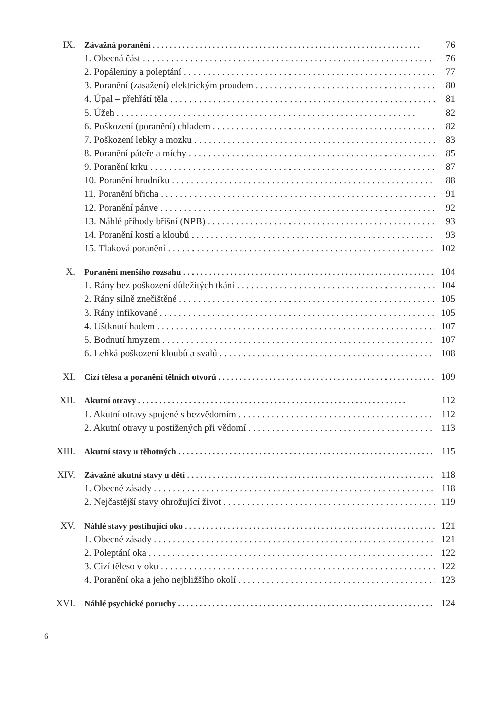IX. Závažná poranění 76
1. Obecná část 76
2. Popáleniny a poleptání 77
3. Poranění (zasažení) elektrickým proudem 80
4. Úpal – přehřátí těla 81
5. Úžeh 82
6. Poškození (poranění) chladem 82
7. Poškození lebky a mozku 83
8. Poranění páteře a míchy 85
9. Poranění krku 87
10. Poranění hrudníku 88
11. Poranění břicha 91
12. Poranění pánve 92
13. Náhlé příhody břišní (NPB) 93
14. Poranění kostí a kloubů 93
15. Tlaková poranění 102
X. Poranění menšího rozsahu 104
1. Rány bez poškození důležitých tkání 104
2. Rány silně znečištěné 105
3. Rány infikované 105
4. Uštknutí hadem 107
5. Bodnutí hmyzem 107
6. Lehká poškození kloubů a svalů 108
XI. Cizí tělesa a poranění tělních otvorů 109
XII. Akutní otravy 112
1. Akutní otravy spojené s bezvědomím 112
2. Akutní otravy u postižených při vědomí 113
XIII. Akutní stavy u těhotných 115
XIV. Závažné akutní stavy u dětí 118
1. Obecné zásady 118
2. Nejčastější stavy ohrožující život 119
XV. Náhlé stavy postihující oko 121
1. Obecné zásady 121
2. Poleptání oka 122
3. Cizí těleso v oku 122
4. Poranění oka a jeho nejbližšího okolí 123
XVI. Náhlé psychické poruchy 124
6